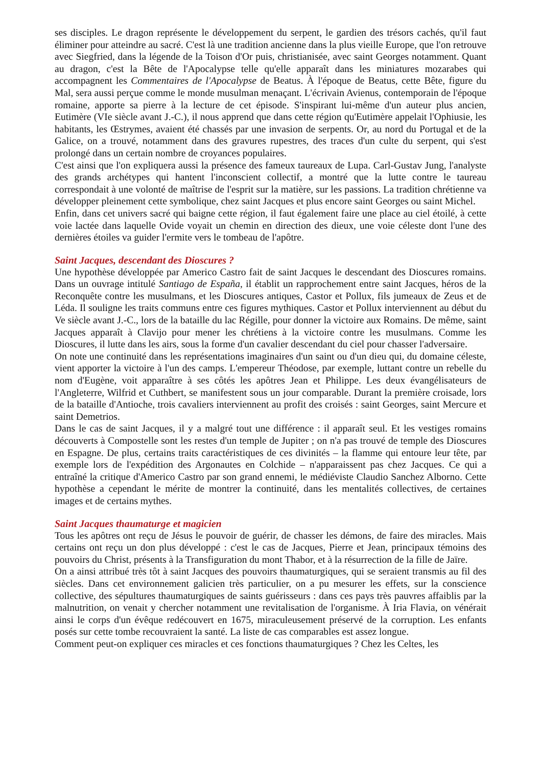ses disciples. Le dragon représente le développement du serpent, le gardien des trésors cachés, qu'il faut éliminer pour atteindre au sacré. C'est là une tradition ancienne dans la plus vieille Europe, que l'on retrouve avec Siegfried, dans la légende de la Toison d'Or puis, christianisée, avec saint Georges notamment. Quant au dragon, c'est la Bête de l'Apocalypse telle qu'elle apparaît dans les miniatures mozarabes qui accompagnent les Commentaires de l'Apocalypse de Beatus. À l'époque de Beatus, cette Bête, figure du Mal, sera aussi perçue comme le monde musulman menaçant. L'écrivain Avienus, contemporain de l'époque romaine, apporte sa pierre à la lecture de cet épisode. S'inspirant lui-même d'un auteur plus ancien, Eutimère (VIe siècle avant J.-C.), il nous apprend que dans cette région qu'Eutimère appelait l'Ophiusie, les habitants, les Œstrymes, avaient été chassés par une invasion de serpents. Or, au nord du Portugal et de la Galice, on a trouvé, notamment dans des gravures rupestres, des traces d'un culte du serpent, qui s'est prolongé dans un certain nombre de croyances populaires.
C'est ainsi que l'on expliquera aussi la présence des fameux taureaux de Lupa. Carl-Gustav Jung, l'analyste des grands archétypes qui hantent l'inconscient collectif, a montré que la lutte contre le taureau correspondait à une volonté de maîtrise de l'esprit sur la matière, sur les passions. La tradition chrétienne va développer pleinement cette symbolique, chez saint Jacques et plus encore saint Georges ou saint Michel.
Enfin, dans cet univers sacré qui baigne cette région, il faut également faire une place au ciel étoilé, à cette voie lactée dans laquelle Ovide voyait un chemin en direction des dieux, une voie céleste dont l'une des dernières étoiles va guider l'ermite vers le tombeau de l'apôtre.
Saint Jacques, descendant des Dioscures ?
Une hypothèse développée par Americo Castro fait de saint Jacques le descendant des Dioscures romains. Dans un ouvrage intitulé Santiago de España, il établit un rapprochement entre saint Jacques, héros de la Reconquête contre les musulmans, et les Dioscures antiques, Castor et Pollux, fils jumeaux de Zeus et de Léda. Il souligne les traits communs entre ces figures mythiques. Castor et Pollux interviennent au début du Ve siècle avant J.-C., lors de la bataille du lac Régille, pour donner la victoire aux Romains. De même, saint Jacques apparaît à Clavijo pour mener les chrétiens à la victoire contre les musulmans. Comme les Dioscures, il lutte dans les airs, sous la forme d'un cavalier descendant du ciel pour chasser l'adversaire.
On note une continuité dans les représentations imaginaires d'un saint ou d'un dieu qui, du domaine céleste, vient apporter la victoire à l'un des camps. L'empereur Théodose, par exemple, luttant contre un rebelle du nom d'Eugène, voit apparaître à ses côtés les apôtres Jean et Philippe. Les deux évangélisateurs de l'Angleterre, Wilfrid et Cuthbert, se manifestent sous un jour comparable. Durant la première croisade, lors de la bataille d'Antioche, trois cavaliers interviennent au profit des croisés : saint Georges, saint Mercure et saint Demetrios.
Dans le cas de saint Jacques, il y a malgré tout une différence : il apparaît seul. Et les vestiges romains découverts à Compostelle sont les restes d'un temple de Jupiter ; on n'a pas trouvé de temple des Dioscures en Espagne. De plus, certains traits caractéristiques de ces divinités – la flamme qui entoure leur tête, par exemple lors de l'expédition des Argonautes en Colchide – n'apparaissent pas chez Jacques. Ce qui a entraîné la critique d'Americo Castro par son grand ennemi, le médiéviste Claudio Sanchez Alborno. Cette hypothèse a cependant le mérite de montrer la continuité, dans les mentalités collectives, de certaines images et de certains mythes.
Saint Jacques thaumaturge et magicien
Tous les apôtres ont reçu de Jésus le pouvoir de guérir, de chasser les démons, de faire des miracles. Mais certains ont reçu un don plus développé : c'est le cas de Jacques, Pierre et Jean, principaux témoins des pouvoirs du Christ, présents à la Transfiguration du mont Thabor, et à la résurrection de la fille de Jaïre.
On a ainsi attribué très tôt à saint Jacques des pouvoirs thaumaturgiques, qui se seraient transmis au fil des siècles. Dans cet environnement galicien très particulier, on a pu mesurer les effets, sur la conscience collective, des sépultures thaumaturgiques de saints guérisseurs : dans ces pays très pauvres affaiblis par la malnutrition, on venait y chercher notamment une revitalisation de l'organisme. À Iria Flavia, on vénérait ainsi le corps d'un évêque redécouvert en 1675, miraculeusement préservé de la corruption. Les enfants posés sur cette tombe recouvraient la santé. La liste de cas comparables est assez longue.
Comment peut-on expliquer ces miracles et ces fonctions thaumaturgiques ? Chez les Celtes, les